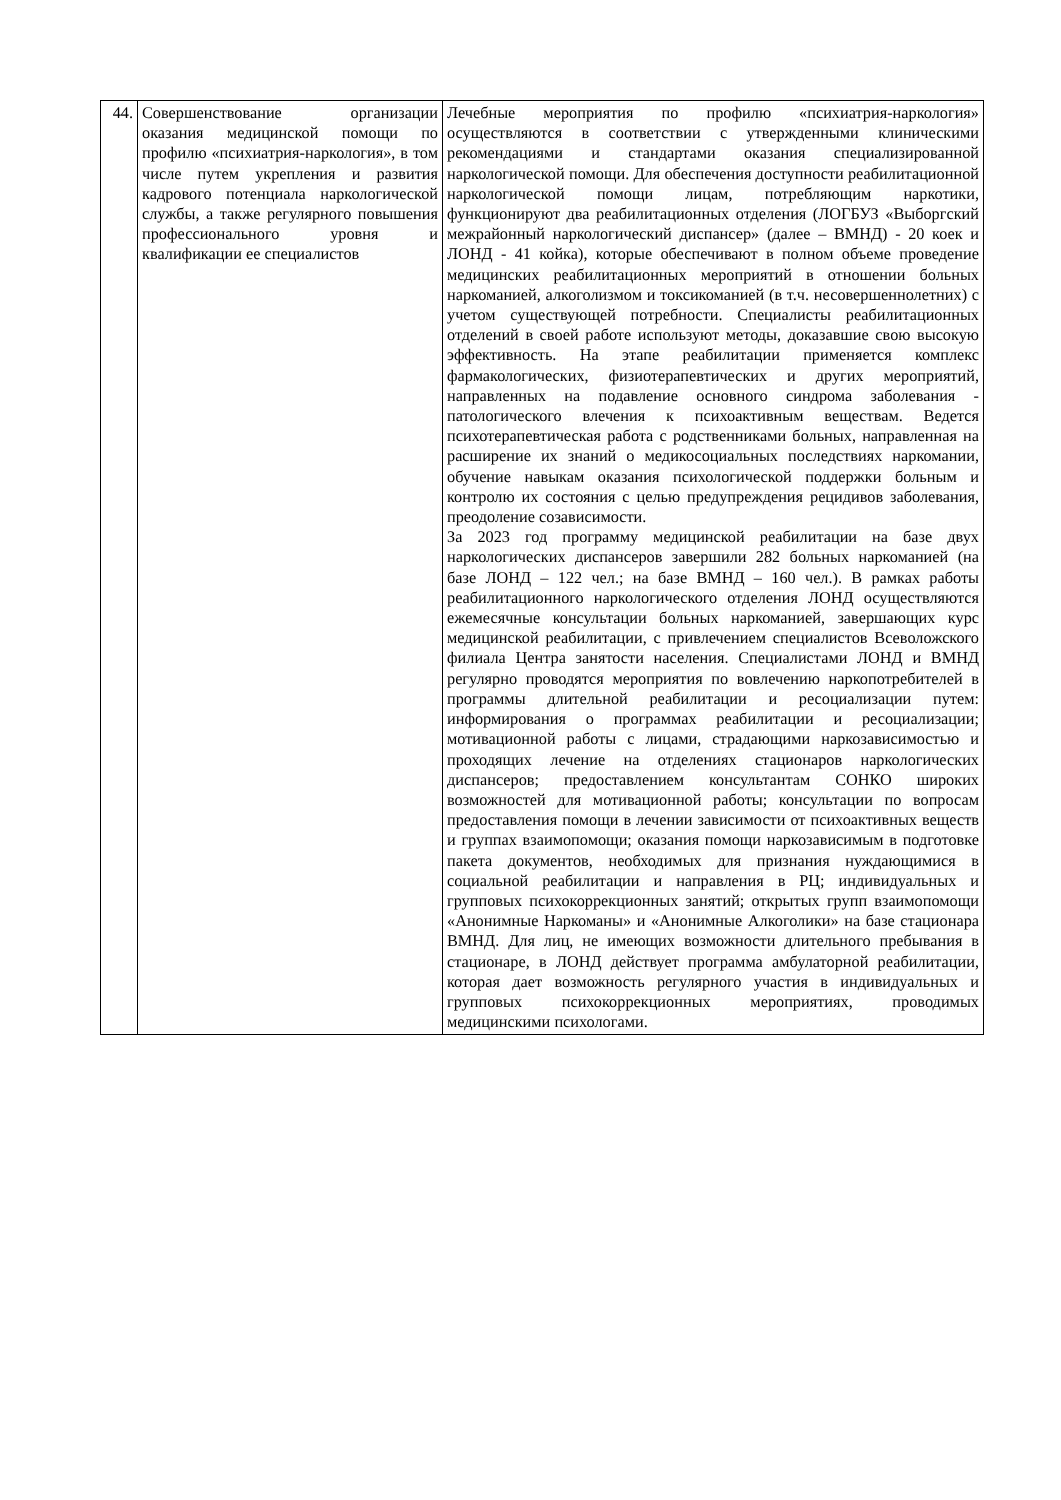| 44. | Совершенствование организации оказания медицинской помощи по профилю «психиатрия-наркология», в том числе путем укрепления и развития кадрового потенциала наркологической службы, а также регулярного повышения профессионального уровня и квалификации ее специалистов | Лечебные мероприятия по профилю «психиатрия-наркология» осуществляются в соответствии с утвержденными клиническими рекомендациями и стандартами оказания специализированной наркологической помощи. Для обеспечения доступности реабилитационной наркологической помощи лицам, потребляющим наркотики, функционируют два реабилитационных отделения (ЛОГБУЗ «Выборгский межрайонный наркологический диспансер» (далее – ВМНД) - 20 коек и ЛОНД - 41 койка), которые обеспечивают в полном объеме проведение медицинских реабилитационных мероприятий в отношении больных наркоманией, алкоголизмом и токсикоманией (в т.ч. несовершеннолетних) с учетом существующей потребности. Специалисты реабилитационных отделений в своей работе используют методы, доказавшие свою высокую эффективность. На этапе реабилитации применяется комплекс фармакологических, физиотерапевтических и других мероприятий, направленных на подавление основного синдрома заболевания - патологического влечения к психоактивным веществам. Ведется психотерапевтическая работа с родственниками больных, направленная на расширение их знаний о медикосоциальных последствиях наркомании, обучение навыкам оказания психологической поддержки больным и контролю их состояния с целью предупреждения рецидивов заболевания, преодоление созависимости. За 2023 год программу медицинской реабилитации на базе двух наркологических диспансеров завершили 282 больных наркоманией (на базе ЛОНД – 122 чел.; на базе ВМНД – 160 чел.). В рамках работы реабилитационного наркологического отделения ЛОНД осуществляются ежемесячные консультации больных наркоманией, завершающих курс медицинской реабилитации, с привлечением специалистов Всеволожского филиала Центра занятости населения. Специалистами ЛОНД и ВМНД регулярно проводятся мероприятия по вовлечению наркопотребителей в программы длительной реабилитации и ресоциализации путем: информирования о программах реабилитации и ресоциализации; мотивационной работы с лицами, страдающими наркозависимостью и проходящих лечение на отделениях стационаров наркологических диспансеров; предоставлением консультантам СОНКО широких возможностей для мотивационной работы; консультации по вопросам предоставления помощи в лечении зависимости от психоактивных веществ и группах взаимопомощи; оказания помощи наркозависимым в подготовке пакета документов, необходимых для признания нуждающимися в социальной реабилитации и направления в РЦ; индивидуальных и групповых психокоррекционных занятий; открытых групп взаимопомощи «Анонимные Наркоманы» и «Анонимные Алкоголики» на базе стационара ВМНД. Для лиц, не имеющих возможности длительного пребывания в стационаре, в ЛОНД действует программа амбулаторной реабилитации, которая дает возможность регулярного участия в индивидуальных и групповых психокоррекционных мероприятиях, проводимых медицинскими психологами. |